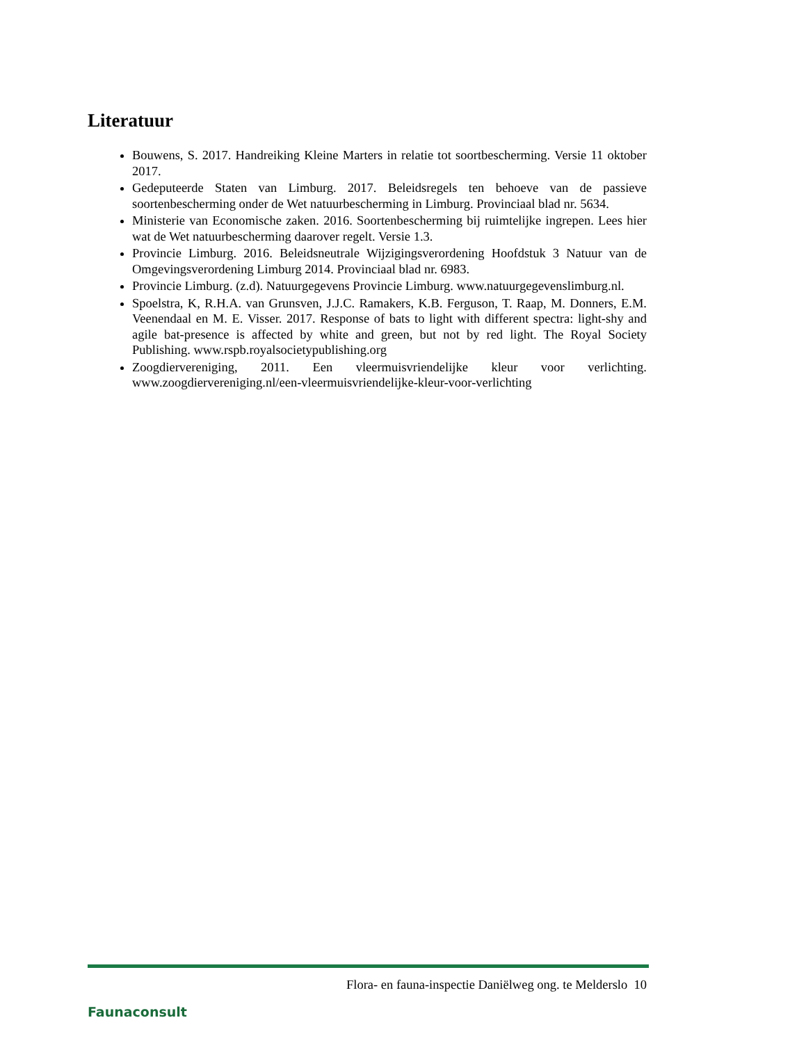Literatuur
Bouwens, S. 2017. Handreiking Kleine Marters in relatie tot soortbescherming. Versie 11 oktober 2017.
Gedeputeerde Staten van Limburg. 2017. Beleidsregels ten behoeve van de passieve soortenbescherming onder de Wet natuurbescherming in Limburg. Provinciaal blad nr. 5634.
Ministerie van Economische zaken. 2016. Soortenbescherming bij ruimtelijke ingrepen. Lees hier wat de Wet natuurbescherming daarover regelt. Versie 1.3.
Provincie Limburg. 2016. Beleidsneutrale Wijzigingsverordening Hoofdstuk 3 Natuur van de Omgevingsverordening Limburg 2014. Provinciaal blad nr. 6983.
Provincie Limburg. (z.d). Natuurgegevens Provincie Limburg. www.natuurgegevenslimburg.nl.
Spoelstra, K, R.H.A. van Grunsven, J.J.C. Ramakers, K.B. Ferguson, T. Raap, M. Donners, E.M. Veenendaal en M. E. Visser. 2017. Response of bats to light with different spectra: light-shy and agile bat-presence is affected by white and green, but not by red light. The Royal Society Publishing. www.rspb.royalsocietypublishing.org
Zoogdiervereniging, 2011. Een vleermuisvriendelijke kleur voor verlichting. www.zoogdiervereniging.nl/een-vleermuisvriendelijke-kleur-voor-verlichting
Faunaconsult
Flora- en fauna-inspectie Daniëlweg ong. te Melderslo 10